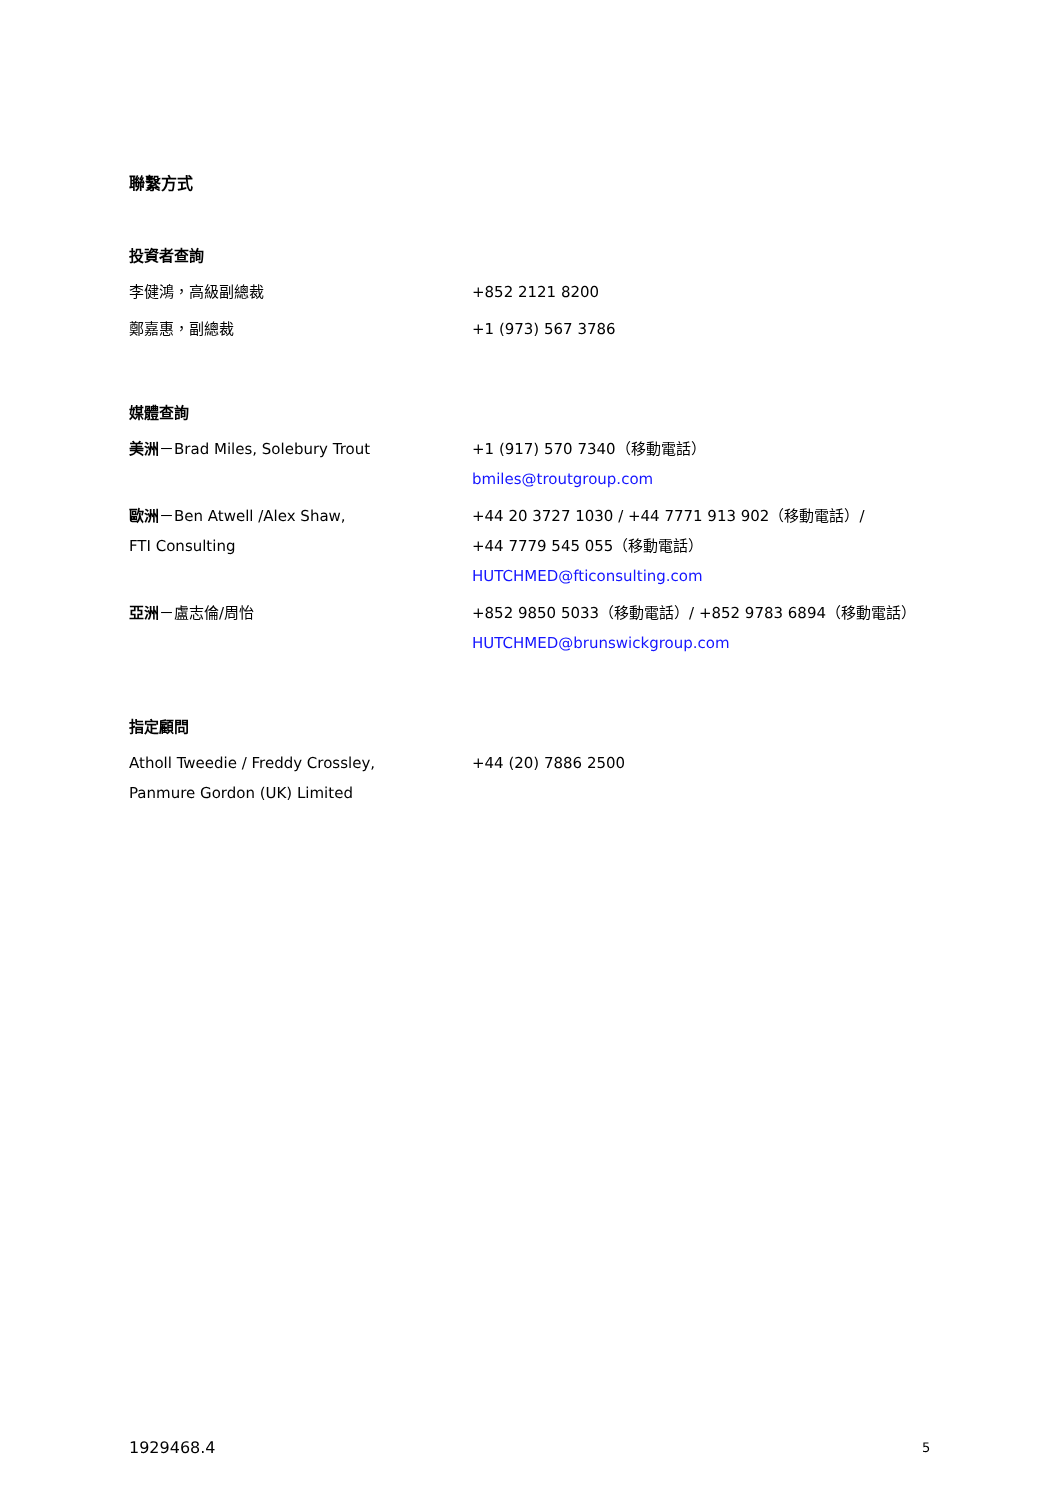聯繫方式
投資者查詢
| 李健鴻，高級副總裁 | +852 2121 8200 |
| 鄭嘉惠，副總裁 | +1 (973) 567 3786 |
媒體查詢
| 美洲 －Brad Miles, Solebury Trout | +1 (917) 570 7340（移動電話） bmiles@troutgroup.com |
| 歐洲 －Ben Atwell /Alex Shaw, FTI Consulting | +44 20 3727 1030 / +44 7771 913 902（移動電話）/ +44 7779 545 055（移動電話） HUTCHMED@fticonsulting.com |
| 亞洲 －盧志倫/周怡 | +852 9850 5033（移動電話）/ +852 9783 6894（移動電話） HUTCHMED@brunswickgroup.com |
指定顧問
| Atholl Tweedie / Freddy Crossley, Panmure Gordon (UK) Limited | +44 (20) 7886 2500 |
1929468.4 5